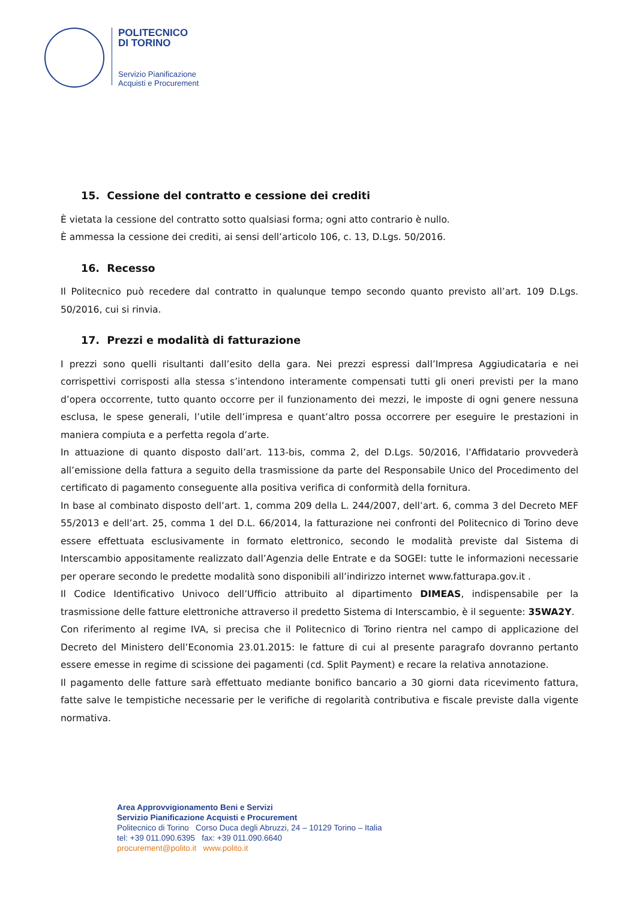POLITECNICO
DI TORINO
Servizio Pianificazione
Acquisti e Procurement
15. Cessione del contratto e cessione dei crediti
È vietata la cessione del contratto sotto qualsiasi forma; ogni atto contrario è nullo.
È ammessa la cessione dei crediti, ai sensi dell’articolo 106, c. 13, D.Lgs. 50/2016.
16. Recesso
Il Politecnico può recedere dal contratto in qualunque tempo secondo quanto previsto all’art. 109 D.Lgs. 50/2016, cui si rinvia.
17. Prezzi e modalità di fatturazione
I prezzi sono quelli risultanti dall’esito della gara. Nei prezzi espressi dall’Impresa Aggiudicataria e nei corrispettivi corrisposti alla stessa s’intendono interamente compensati tutti gli oneri previsti per la mano d’opera occorrente, tutto quanto occorre per il funzionamento dei mezzi, le imposte di ogni genere nessuna esclusa, le spese generali, l’utile dell’impresa e quant’altro possa occorrere per eseguire le prestazioni in maniera compiuta e a perfetta regola d’arte.
In attuazione di quanto disposto dall’art. 113-bis, comma 2, del D.Lgs. 50/2016, l’Affidatario provvederà all’emissione della fattura a seguito della trasmissione da parte del Responsabile Unico del Procedimento del certificato di pagamento conseguente alla positiva verifica di conformità della fornitura.
In base al combinato disposto dell’art. 1, comma 209 della L. 244/2007, dell’art. 6, comma 3 del Decreto MEF 55/2013 e dell’art. 25, comma 1 del D.L. 66/2014, la fatturazione nei confronti del Politecnico di Torino deve essere effettuata esclusivamente in formato elettronico, secondo le modalità previste dal Sistema di Interscambio appositamente realizzato dall’Agenzia delle Entrate e da SOGEI: tutte le informazioni necessarie per operare secondo le predette modalità sono disponibili all’indirizzo internet www.fatturapa.gov.it .
Il Codice Identificativo Univoco dell’Ufficio attribuito al dipartimento DIMEAS, indispensabile per la trasmissione delle fatture elettroniche attraverso il predetto Sistema di Interscambio, è il seguente: 35WA2Y.
Con riferimento al regime IVA, si precisa che il Politecnico di Torino rientra nel campo di applicazione del Decreto del Ministero dell’Economia 23.01.2015: le fatture di cui al presente paragrafo dovranno pertanto essere emesse in regime di scissione dei pagamenti (cd. Split Payment) e recare la relativa annotazione.
Il pagamento delle fatture sarà effettuato mediante bonifico bancario a 30 giorni data ricevimento fattura, fatte salve le tempistiche necessarie per le verifiche di regolarità contributiva e fiscale previste dalla vigente normativa.
Area Approvvigionamento Beni e Servizi
Servizio Pianificazione Acquisti e Procurement
Politecnico di Torino Corso Duca degli Abruzzi, 24 – 10129 Torino – Italia
tel: +39 011.090.6395 fax: +39 011.090.6640
procurement@polito.it www.polito.it